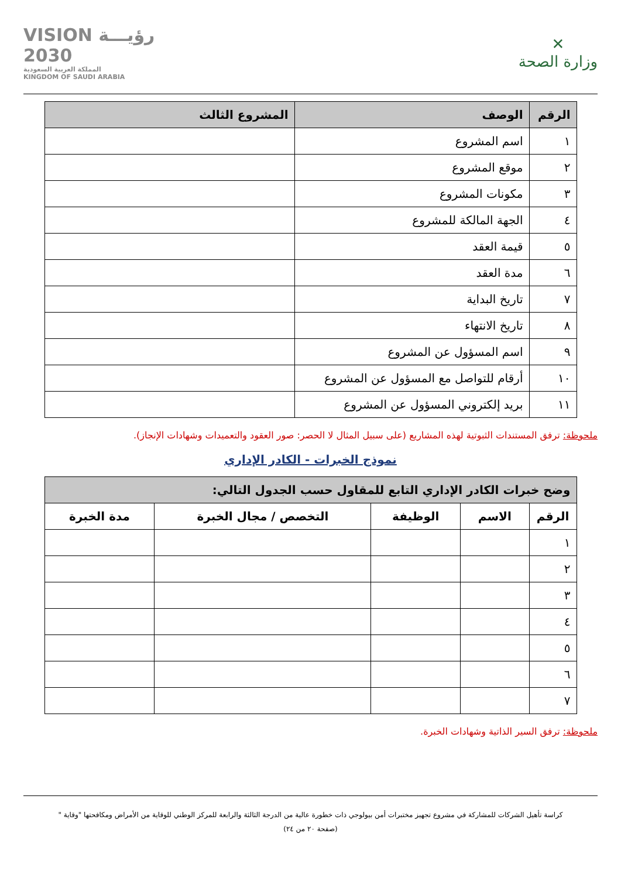✕
وزارة الصحة
VISION رؤيـــة
2030
المملكة العربية السعودية
KINGDOM OF SAUDI ARABIA
| الرقم | الوصف | المشروع الثالث |
| --- | --- | --- |
| ١ | اسم المشروع | |
| ٢ | موقع المشروع | |
| ٣ | مكونات المشروع | |
| ٤ | الجهة المالكة للمشروع | |
| ٥ | قيمة العقد | |
| ٦ | مدة العقد | |
| ٧ | تاريخ البداية | |
| ٨ | تاريخ الانتهاء | |
| ٩ | اسم المسؤول عن المشروع | |
| ١٠ | أرقام للتواصل مع المسؤول عن المشروع | |
| ١١ | بريد إلكتروني المسؤول عن المشروع | |
ملحوظة: ترفق المستندات الثبوتية لهذه المشاريع (على سبيل المثال لا الحصر: صور العقود والتعميدات وشهادات الإنجاز).
نموذج الخبرات - الكادر الإداري
| وضح خبرات الكادر الإداري التابع للمقاول حسب الجدول التالي: | | | | |
| --- | --- | --- | --- | --- |
| الرقم | الاسم | الوظيفة | التخصص / مجال الخبرة | مدة الخبرة |
| ١ | | | | |
| ٢ | | | | |
| ٣ | | | | |
| ٤ | | | | |
| ٥ | | | | |
| ٦ | | | | |
| ٧ | | | | |
ملحوظة: ترفق السير الذاتية وشهادات الخبرة.
كراسة تأهيل الشركات للمشاركة في مشروع تجهيز مختبرات أمن بيولوجي ذات خطورة عالية من الدرجة الثالثة والرابعة للمركز الوطني للوقاية من الأمراض ومكافحتها "وقاية "
(صفحة ٢٠ من ٢٤)